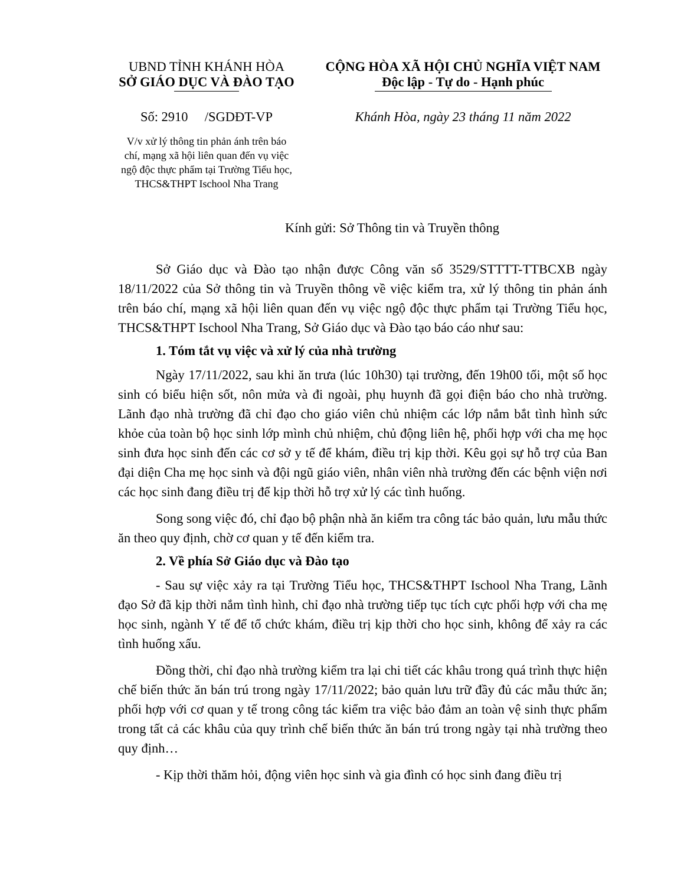UBND TỈNH KHÁNH HÒA
SỞ GIÁO DỤC VÀ ĐÀO TẠO
Số: 2910 /SGDĐT-VP
V/v xử lý thông tin phản ánh trên báo chí, mạng xã hội liên quan đến vụ việc ngộ độc thực phẩm tại Trường Tiểu học, THCS&THPT Ischool Nha Trang
CỘNG HÒA XÃ HỘI CHỦ NGHĨA VIỆT NAM
Độc lập - Tự do - Hạnh phúc
Khánh Hòa, ngày 23 tháng 11 năm 2022
Kính gửi: Sở Thông tin và Truyền thông
Sở Giáo dục và Đào tạo nhận được Công văn số 3529/STTTT-TTBCXB ngày 18/11/2022 của Sở thông tin và Truyền thông về việc kiểm tra, xử lý thông tin phản ánh trên báo chí, mạng xã hội liên quan đến vụ việc ngộ độc thực phẩm tại Trường Tiểu học, THCS&THPT Ischool Nha Trang, Sở Giáo dục và Đào tạo báo cáo như sau:
1. Tóm tắt vụ việc và xử lý của nhà trường
Ngày 17/11/2022, sau khi ăn trưa (lúc 10h30) tại trường, đến 19h00 tối, một số học sinh có biểu hiện sốt, nôn mửa và đi ngoài, phụ huynh đã gọi điện báo cho nhà trường. Lãnh đạo nhà trường đã chỉ đạo cho giáo viên chủ nhiệm các lớp nắm bắt tình hình sức khỏe của toàn bộ học sinh lớp mình chủ nhiệm, chủ động liên hệ, phối hợp với cha mẹ học sinh đưa học sinh đến các cơ sở y tế để khám, điều trị kịp thời. Kêu gọi sự hỗ trợ của Ban đại diện Cha mẹ học sinh và đội ngũ giáo viên, nhân viên nhà trường đến các bệnh viện nơi các học sinh đang điều trị để kịp thời hỗ trợ xử lý các tình huống.
Song song việc đó, chỉ đạo bộ phận nhà ăn kiểm tra công tác bảo quản, lưu mẫu thức ăn theo quy định, chờ cơ quan y tế đến kiểm tra.
2. Về phía Sở Giáo dục và Đào tạo
- Sau sự việc xảy ra tại Trường Tiểu học, THCS&THPT Ischool Nha Trang, Lãnh đạo Sở đã kịp thời nắm tình hình, chỉ đạo nhà trường tiếp tục tích cực phối hợp với cha mẹ học sinh, ngành Y tế để tổ chức khám, điều trị kịp thời cho học sinh, không để xảy ra các tình huống xấu.
Đồng thời, chỉ đạo nhà trường kiểm tra lại chi tiết các khâu trong quá trình thực hiện chế biến thức ăn bán trú trong ngày 17/11/2022; bảo quản lưu trữ đầy đủ các mẫu thức ăn; phối hợp với cơ quan y tế trong công tác kiểm tra việc bảo đảm an toàn vệ sinh thực phẩm trong tất cả các khâu của quy trình chế biến thức ăn bán trú trong ngày tại nhà trường theo quy định…
- Kịp thời thăm hỏi, động viên học sinh và gia đình có học sinh đang điều trị